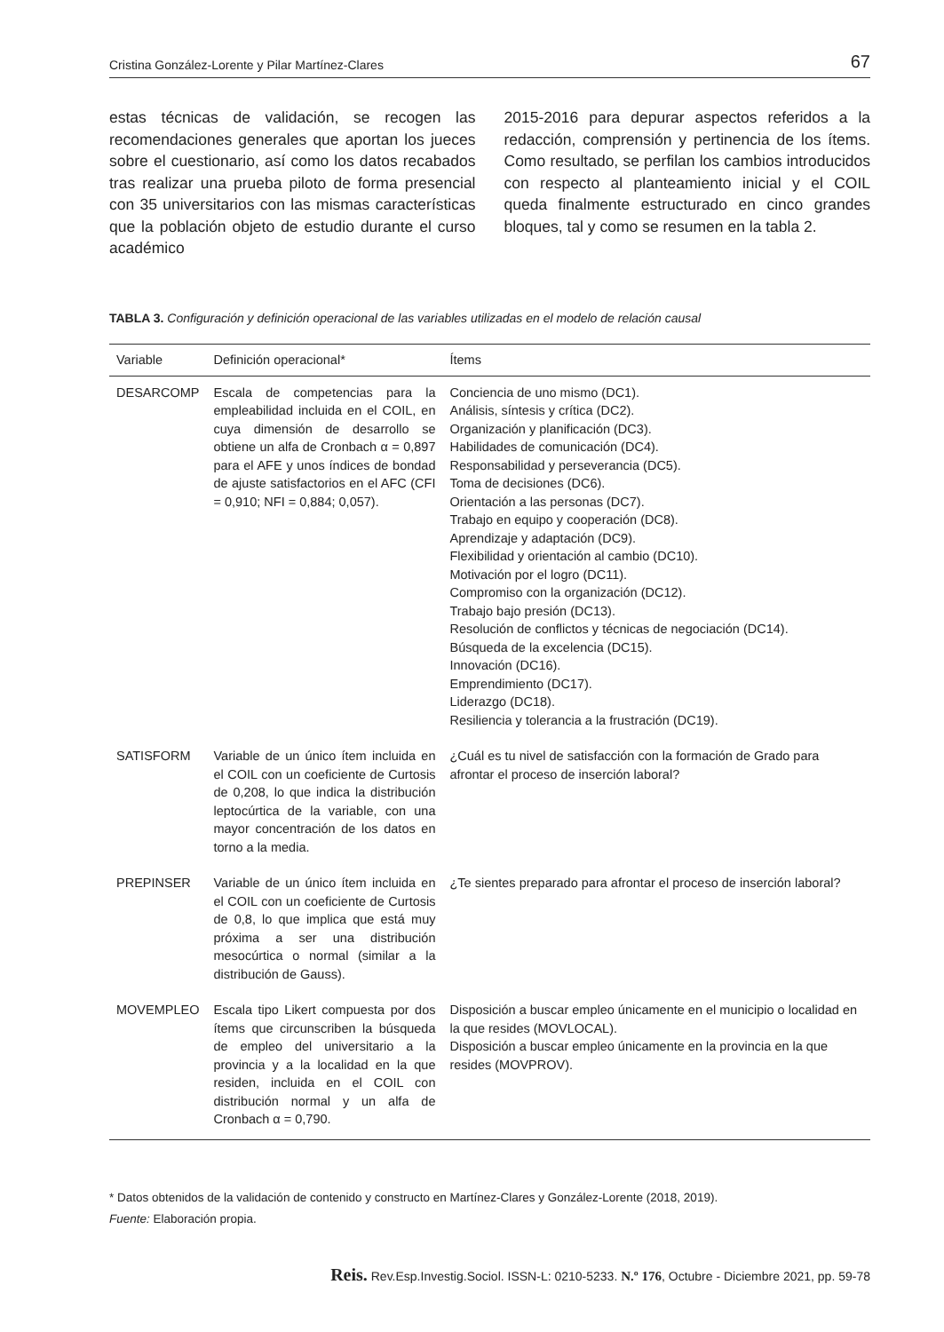Cristina González-Lorente y Pilar Martínez-Clares 67
estas técnicas de validación, se recogen las recomendaciones generales que aportan los jueces sobre el cuestionario, así como los datos recabados tras realizar una prueba piloto de forma presencial con 35 universitarios con las mismas características que la población objeto de estudio durante el curso académico
2015-2016 para depurar aspectos referidos a la redacción, comprensión y pertinencia de los ítems. Como resultado, se perfilan los cambios introducidos con respecto al planteamiento inicial y el COIL queda finalmente estructurado en cinco grandes bloques, tal y como se resumen en la tabla 2.
TABLA 3. Configuración y definición operacional de las variables utilizadas en el modelo de relación causal
| Variable | Definición operacional* | Ítems |
| --- | --- | --- |
| DESARCOMP | Escala de competencias para la empleabilidad incluida en el COIL, en cuya dimensión de desarrollo se obtiene un alfa de Cronbach α = 0,897 para el AFE y unos índices de bondad de ajuste satisfactorios en el AFC (CFI = 0,910; NFI = 0,884; 0,057). | Conciencia de uno mismo (DC1). Análisis, síntesis y crítica (DC2). Organización y planificación (DC3). Habilidades de comunicación (DC4). Responsabilidad y perseverancia (DC5). Toma de decisiones (DC6). Orientación a las personas (DC7). Trabajo en equipo y cooperación (DC8). Aprendizaje y adaptación (DC9). Flexibilidad y orientación al cambio (DC10). Motivación por el logro (DC11). Compromiso con la organización (DC12). Trabajo bajo presión (DC13). Resolución de conflictos y técnicas de negociación (DC14). Búsqueda de la excelencia (DC15). Innovación (DC16). Emprendimiento (DC17). Liderazgo (DC18). Resiliencia y tolerancia a la frustración (DC19). |
| SATISFORM | Variable de un único ítem incluida en el COIL con un coeficiente de Curtosis de 0,208, lo que indica la distribución leptocúrtica de la variable, con una mayor concentración de los datos en torno a la media. | ¿Cuál es tu nivel de satisfacción con la formación de Grado para afrontar el proceso de inserción laboral? |
| PREPINSER | Variable de un único ítem incluida en el COIL con un coeficiente de Curtosis de 0,8, lo que implica que está muy próxima a ser una distribución mesocúrtica o normal (similar a la distribución de Gauss). | ¿Te sientes preparado para afrontar el proceso de inserción laboral? |
| MOVEMPLEO | Escala tipo Likert compuesta por dos ítems que circunscriben la búsqueda de empleo del universitario a la provincia y a la localidad en la que residen, incluida en el COIL con distribución normal y un alfa de Cronbach α = 0,790. | Disposición a buscar empleo únicamente en el municipio o localidad en la que resides (MOVLOCAL). Disposición a buscar empleo únicamente en la provincia en la que resides (MOVPROV). |
* Datos obtenidos de la validación de contenido y constructo en Martínez-Clares y González-Lorente (2018, 2019).
Fuente: Elaboración propia.
Reis. Rev.Esp.Investig.Sociol. ISSN-L: 0210-5233. N.º 176, Octubre - Diciembre 2021, pp. 59-78